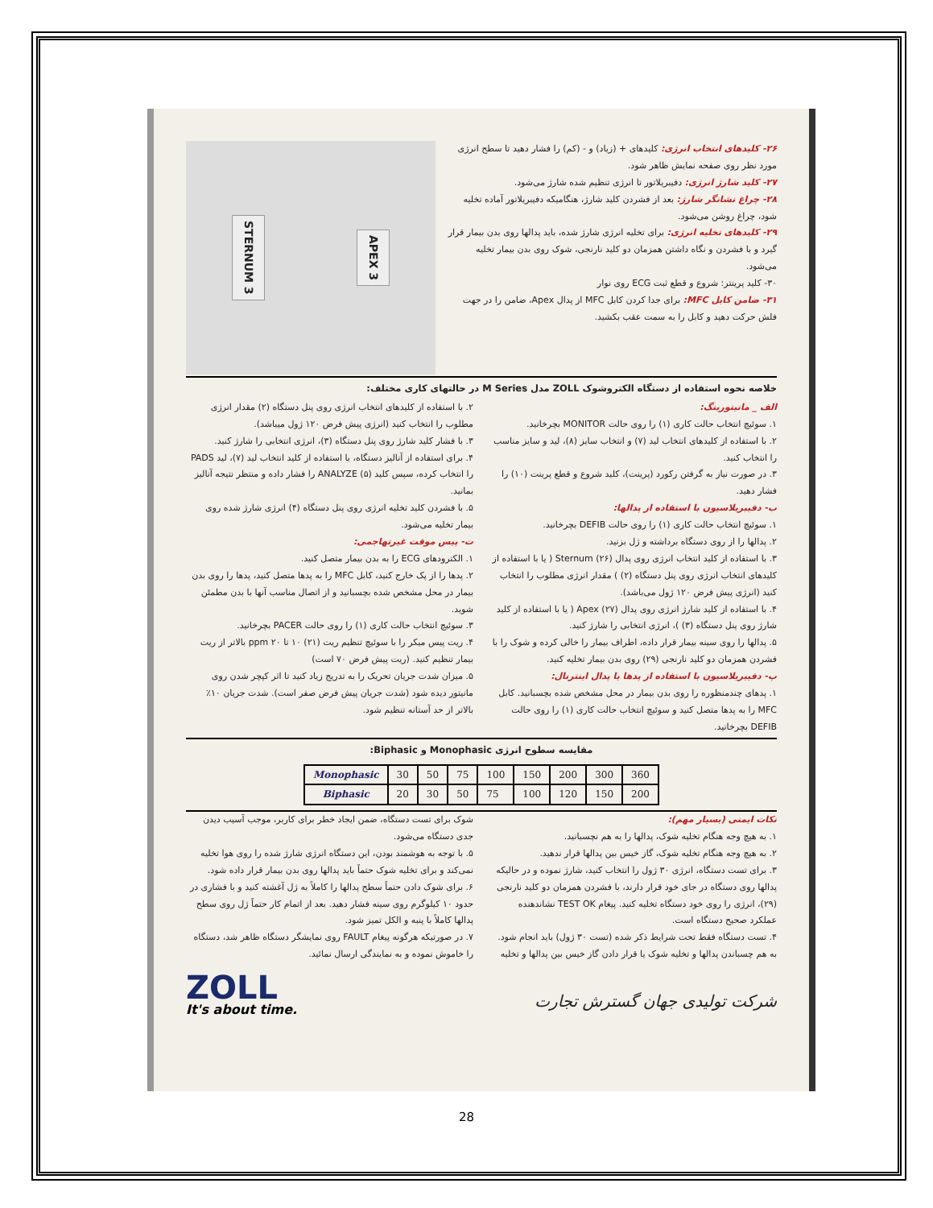۲۶- کلیدهای انتخاب انرژی: کلیدهای + (زیاد) و - (کم) را فشار دهید تا سطح انرژی مورد نظر روی صفحه نمایش ظاهر شود.
۲۷- کلید شارژ انرژی: دفیبریلاتور تا انرژی تنظیم شده شارژ می‌شود.
۲۸- چراغ نشانگر شارژ: بعد از فشردن کلید شارژ، هنگامیکه دفیبریلاتور آماده تخلیه شود، چراغ روشن می‌شود.
۲۹- کلیدهای تخلیه انرژی: برای تخلیه انرژی شارژ شده، باید پدالها روی بدن بیمار قرار گیرد و با فشردن و نگاه داشتن همزمان دو کلید نارنجی، شوک روی بدن بیمار تخلیه می‌شود.
۳۰- کلید پرینتر: شروع و قطع ثبت ECG روی نوار
۳۱- ضامن کابل MFC: برای جدا کردن کابل MFC از پدال Apex، ضامن را در جهت فلش حرکت دهید و کابل را به سمت عقب بکشید.
APEX 3 STERNUM 3
خلاصه نحوه استفاده از دستگاه الکتروشوک ZOLL مدل M Series در حالتهای کاری مختلف:
الف _ مانیتورینگ:
۱. سوئیچ انتخاب حالت کاری (۱) را روی حالت MONITOR بچرخانید.
۲. با استفاده از کلیدهای انتخاب لید (۷) و انتخاب سایز (۸)، لید و سایز مناسب را انتخاب کنید.
۳. در صورت نیاز به گرفتن رکورد (پرینت)، کلید شروع و قطع پرینت (۱۰) را فشار دهید.
ب- دفیبریلاسیون با استفاده از پدالها:
۱. سوئیچ انتخاب حالت کاری (۱) را روی حالت DEFIB بچرخانید.
۲. پدالها را از روی دستگاه برداشته و ژل بزنید.
۳. با استفاده از کلید انتخاب انرژی روی پدال Sternum (۲۶) ( یا با استفاده از کلیدهای انتخاب انرژی روی پنل دستگاه (۲) ) مقدار انرژی مطلوب را انتخاب کنید (انرژی پیش فرض ۱۲۰ ژول می‌باشد).
۴. با استفاده از کلید شارژ انرژی روی پدال Apex (۲۷) ( یا با استفاده از کلید شارژ روی پنل دستگاه (۳) )، انرژی انتخابی را شارژ کنید.
۵. پدالها را روی سینه بیمار قرار داده، اطراف بیمار را خالی کرده و شوک را با فشردن همزمان دو کلید نارنجی (۲۹) روی بدن بیمار تخلیه کنید.
پ- دفیبریلاسیون با استفاده از پدها یا پدال اینترنال:
۱. پدهای چندمنظوره را روی بدن بیمار در محل مشخص شده بچسبانید. کابل MFC را به پدها متصل کنید و سوئیچ انتخاب حالت کاری (۱) را روی حالت DEFIB بچرخانید.
۲. با استفاده از کلیدهای انتخاب انرژی روی پنل دستگاه (۲) مقدار انرژی مطلوب را انتخاب کنید (انرژی پیش فرض ۱۲۰ ژول میباشد).
۳. با فشار کلید شارژ روی پنل دستگاه (۳)، انرژی انتخابی را شارژ کنید.
۴. برای استفاده از آنالیز دستگاه، با استفاده از کلید انتخاب لید (۷)، لید PADS را انتخاب کرده، سپس کلید ANALYZE (۵) را فشار داده و منتظر نتیجه آنالیز بمانید.
۵. با فشردن کلید تخلیه انرژی روی پنل دستگاه (۴) انرژی شارژ شده روی بیمار تخلیه می‌شود.
ت- پیس موقت غیرتهاجمی:
۱. الکترودهای ECG را به بدن بیمار متصل کنید.
۲. پدها را از پک خارج کنید، کابل MFC را به پدها متصل کنید، پدها را روی بدن بیمار در محل مشخص شده بچسبانید و از اتصال مناسب آنها با بدن مطمئن شوید.
۳. سوئیچ انتخاب حالت کاری (۱) را روی حالت PACER بچرخانید.
۴. ریت پیس میکر را با سوئیچ تنظیم ریت (۲۱) ۱۰ تا ۲۰ ppm بالاتر از ریت بیمار تنظیم کنید. (ریت پیش فرض ۷۰ است)
۵. میزان شدت جریان تحریک را به تدریج زیاد کنید تا اثر کپچر شدن روی مانیتور دیده شود (شدت جریان پیش فرض صفر است). شدت جریان ۱۰٪ بالاتر از حد آستانه تنظیم شود.
مقایسه سطوح انرژی Monophasic و Biphasic:
| Monophasic | 30 | 50 | 75 | 100 | 150 | 200 | 300 | 360 |
| Biphasic | 20 | 30 | 50 | 75 | 100 | 120 | 150 | 200 |
نکات ایمنی (بسیار مهم):
۱. به هیچ وجه هنگام تخلیه شوک، پدالها را به هم نچسبانید.
۲. به هیچ وجه هنگام تخلیه شوک، گاز خیس بین پدالها قرار ندهید.
۳. برای تست دستگاه، انرژی ۳۰ ژول را انتخاب کنید، شارژ نموده و در حالیکه پدالها روی دستگاه در جای خود قرار دارند، با فشردن همزمان دو کلید نارنجی (۲۹)، انرژی را روی خود دستگاه تخلیه کنید. پیغام TEST OK نشاندهنده عملکرد صحیح دستگاه است.
۴. تست دستگاه فقط تحت شرایط ذکر شده (تست ۳۰ ژول) باید انجام شود. به هم چسباندن پدالها و تخلیه شوک یا قرار دادن گاز خیس بین پدالها و تخلیه
شوک برای تست دستگاه، ضمن ایجاد خطر برای کاربر، موجب آسیب دیدن جدی دستگاه می‌شود.
۵. با توجه به هوشمند بودن، این دستگاه انرژی شارژ شده را روی هوا تخلیه نمی‌کند و برای تخلیه شوک حتماً باید پدالها روی بدن بیمار قرار داده شود.
۶. برای شوک دادن حتماً سطح پدالها را کاملاً به ژل آغشته کنید و با فشاری در حدود ۱۰ کیلوگرم روی سینه فشار دهید. بعد از اتمام کار حتماً ژل روی سطح پدالها کاملاً با پنبه و الکل تمیز شود.
۷. در صورتیکه هرگونه پیغام FAULT روی نمایشگر دستگاه ظاهر شد، دستگاه را خاموش نموده و به نمایندگی ارسال نمائید.
شرکت تولیدی جهان گسترش تجارت
ZOLL
It's about time.
28